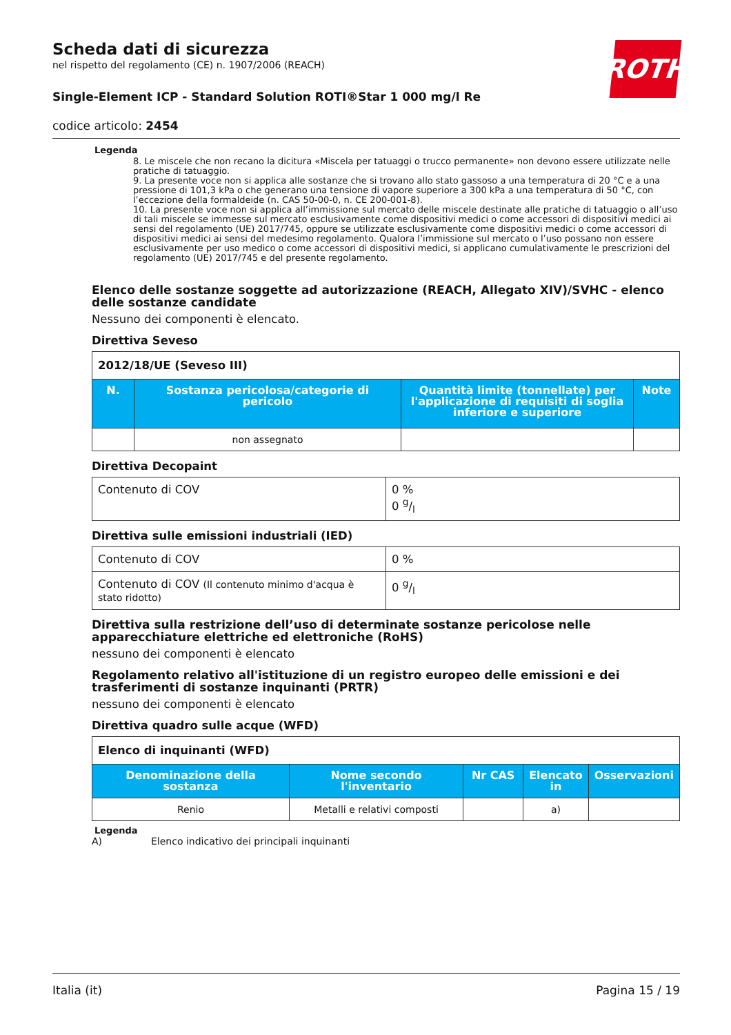Scheda dati di sicurezza
nel rispetto del regolamento (CE) n. 1907/2006 (REACH)
Single-Element ICP - Standard Solution ROTI®Star 1 000 mg/l Re
codice articolo: 2454
ROTH
Legenda
8. Le miscele che non recano la dicitura «Miscela per tatuaggi o trucco permanente» non devono essere utilizzate nelle pratiche di tatuaggio.
9. La presente voce non si applica alle sostanze che si trovano allo stato gassoso a una temperatura di 20 °C e a una pressione di 101,3 kPa o che generano una tensione di vapore superiore a 300 kPa a una temperatura di 50 °C, con l’eccezione della formaldeide (n. CAS 50-00-0, n. CE 200-001-8).
10. La presente voce non si applica all’immissione sul mercato delle miscele destinate alle pratiche di tatuaggio o all’uso di tali miscele se immesse sul mercato esclusivamente come dispositivi medici o come accessori di dispositivi medici ai sensi del regolamento (UE) 2017/745, oppure se utilizzate esclusivamente come dispositivi medici o come accessori di dispositivi medici ai sensi del medesimo regolamento. Qualora l’immissione sul mercato o l’uso possano non essere esclusivamente per uso medico o come accessori di dispositivi medici, si applicano cumulativamente le prescrizioni del regolamento (UE) 2017/745 e del presente regolamento.
Elenco delle sostanze soggette ad autorizzazione (REACH, Allegato XIV)/SVHC - elenco delle sostanze candidate
Nessuno dei componenti è elencato.
Direttiva Seveso
| 2012/18/UE (Seveso III) | | | |
| N. | Sostanza pericolosa/categorie di pericolo | Quantità limite (tonnellate) per l'applicazione di requisiti di soglia inferiore e superiore | Note |
| | non assegnato | | |
Direttiva Decopaint
| Contenuto di COV | 0 % 0 g/l |
Direttiva sulle emissioni industriali (IED)
| Contenuto di COV | 0 % |
| Contenuto di COV (Il contenuto minimo d'acqua è stato ridotto) | 0 g/l |
Direttiva sulla restrizione dell’uso di determinate sostanze pericolose nelle apparecchiature elettriche ed elettroniche (RoHS)
nessuno dei componenti è elencato
Regolamento relativo all'istituzione di un registro europeo delle emissioni e dei trasferimenti di sostanze inquinanti (PRTR)
nessuno dei componenti è elencato
Direttiva quadro sulle acque (WFD)
| Elenco di inquinanti (WFD) | | | | |
| Denominazione della sostanza | Nome secondo l'inventario | Nr CAS | Elencato in | Osservazioni |
| Renio | Metalli e relativi composti | | a) | |
Legenda
A) Elenco indicativo dei principali inquinanti
Italia (it) Pagina 15 / 19